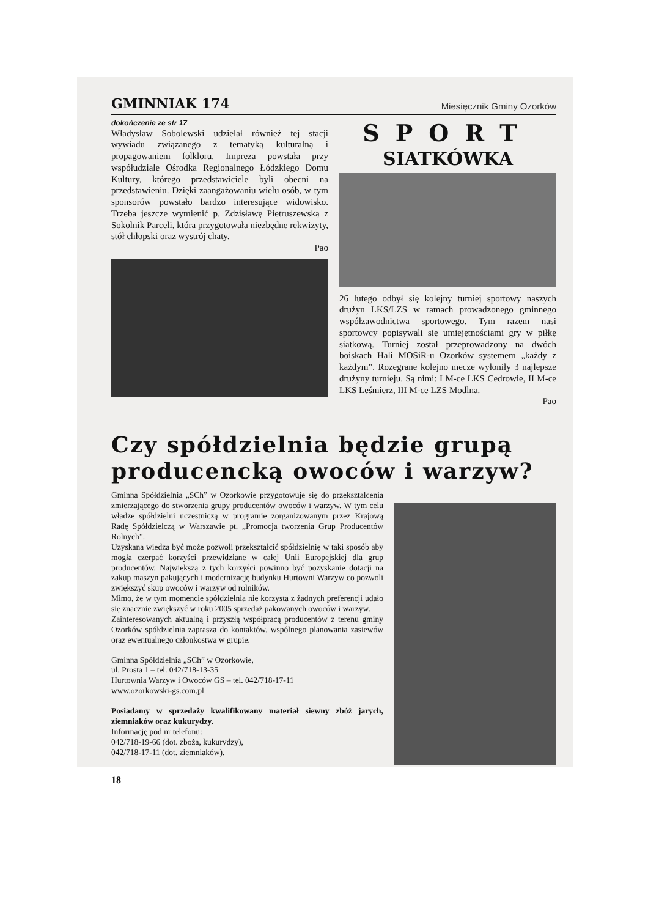GMINNIAK 174 Miesięcznik Gminy Ozorków
dokończenie ze str 17
Władysław Sobolewski udzielał również tej stacji wywiadu związanego z tematyką kulturalną i propagowaniem folkloru. Impreza powstała przy współudziale Ośrodka Regionalnego Łódzkiego Domu Kultury, którego przedstawiciele byli obecni na przedstawieniu. Dzięki zaangażowaniu wielu osób, w tym sponsorów powstało bardzo interesujące widowisko. Trzeba jeszcze wymienić p. Zdzisławę Pietruszewską z Sokolnik Parceli, która przygotowała niezbędne rekwizyty, stół chłopski oraz wystrój chaty.
Pao
SPORT
SIATKÓWKA
26 lutego odbył się kolejny turniej sportowy naszych drużyn LKS/LZS w ramach prowadzonego gminnego współzawodnictwa sportowego. Tym razem nasi sportowcy popisywali się umiejętnościami gry w piłkę siatkową. Turniej został przeprowadzony na dwóch boiskach Hali MOSiR-u Ozorków systemem „każdy z każdym”. Rozegrane kolejno mecze wyłoniły 3 najlepsze drużyny turnieju. Są nimi: I M-ce LKS Cedrowie, II M-ce LKS Leśmierz, III M-ce LZS Modlna.
Pao
Czy spółdzielnia będzie grupą producencką owoców i warzyw?
Gminna Spółdzielnia „SCh” w Ozorkowie przygotowuje się do przekształcenia zmierzającego do stworzenia grupy producentów owoców i warzyw. W tym celu władze spółdzielni uczestniczą w programie zorganizowanym przez Krajową Radę Spółdzielczą w Warszawie pt. „Promocja tworzenia Grup Producentów Rolnych”.
Uzyskana wiedza być może pozwoli przekształcić spółdzielnię w taki sposób aby mogła czerpać korzyści przewidziane w całej Unii Europejskiej dla grup producentów. Największą z tych korzyści powinno być pozyskanie dotacji na zakup maszyn pakujących i modernizację budynku Hurtowni Warzyw co pozwoli zwiększyć skup owoców i warzyw od rolników.
Mimo, że w tym momencie spółdzielnia nie korzysta z żadnych preferencji udało się znacznie zwiększyć w roku 2005 sprzedaż pakowanych owoców i warzyw.
Zainteresowanych aktualną i przyszłą współpracą producentów z terenu gminy Ozorków spółdzielnia zaprasza do kontaktów, wspólnego planowania zasiewów oraz ewentualnego członkostwa w grupie.
Gminna Spółdzielnia „SCh” w Ozorkowie,
ul. Prosta 1 – tel. 042/718-13-35
Hurtownia Warzyw i Owoców GS – tel. 042/718-17-11
www.ozorkowski-gs.com.pl
Posiadamy w sprzedaży kwalifikowany materiał siewny zbóż jarych, ziemniaków oraz kukurydzy.
Informację pod nr telefonu:
042/718-19-66 (dot. zboża, kukurydzy),
042/718-17-11 (dot. ziemniaków).
18